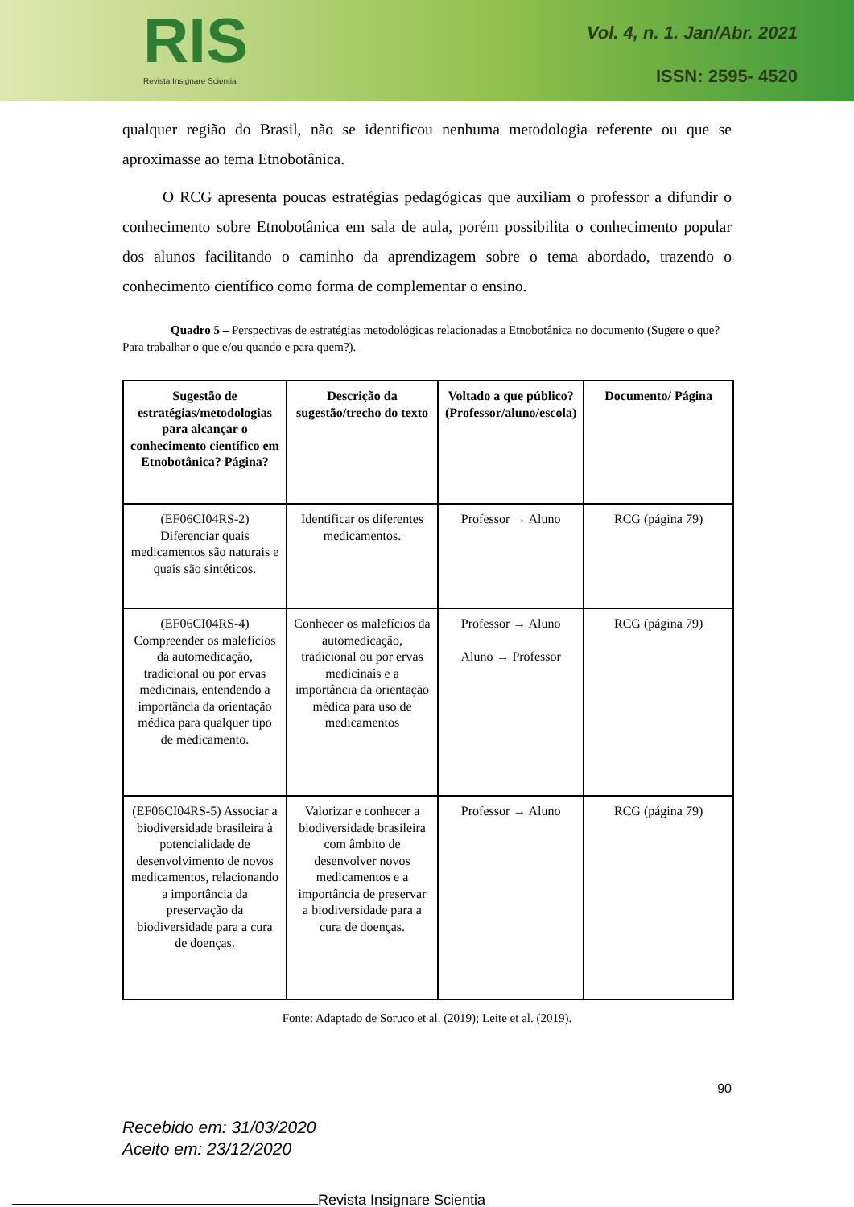RIS
Revista Insignare Scientia
Vol. 4, n. 1. Jan/Abr. 2021
ISSN: 2595- 4520
qualquer região do Brasil, não se identificou nenhuma metodologia referente ou que se aproximasse ao tema Etnobotânica.
O RCG apresenta poucas estratégias pedagógicas que auxiliam o professor a difundir o conhecimento sobre Etnobotânica em sala de aula, porém possibilita o conhecimento popular dos alunos facilitando o caminho da aprendizagem sobre o tema abordado, trazendo o conhecimento científico como forma de complementar o ensino.
Quadro 5 – Perspectivas de estratégias metodológicas relacionadas a Etnobotânica no documento (Sugere o que? Para trabalhar o que e/ou quando e para quem?).
| Sugestão de estratégias/metodologias para alcançar o conhecimento científico em Etnobotânica? Página? | Descrição da sugestão/trecho do texto | Voltado a que público? (Professor/aluno/escola) | Documento/ Página |
| --- | --- | --- | --- |
| (EF06CI04RS-2) Diferenciar quais medicamentos são naturais e quais são sintéticos. | Identificar os diferentes medicamentos. | Professor → Aluno | RCG (página 79) |
| (EF06CI04RS-4) Compreender os malefícios da automedicação, tradicional ou por ervas medicinais, entendendo a importância da orientação médica para qualquer tipo de medicamento. | Conhecer os malefícios da automedicação, tradicional ou por ervas medicinais e a importância da orientação médica para uso de medicamentos | Professor → Aluno Aluno → Professor | RCG (página 79) |
| (EF06CI04RS-5) Associar a biodiversidade brasileira à potencialidade de desenvolvimento de novos medicamentos, relacionando a importância da preservação da biodiversidade para a cura de doenças. | Valorizar e conhecer a biodiversidade brasileira com âmbito de desenvolver novos medicamentos e a importância de preservar a biodiversidade para a cura de doenças. | Professor → Aluno | RCG (página 79) |
Fonte: Adaptado de Soruco et al. (2019); Leite et al. (2019).
90
Recebido em: 31/03/2020
Aceito em: 23/12/2020
Revista Insignare Scientia